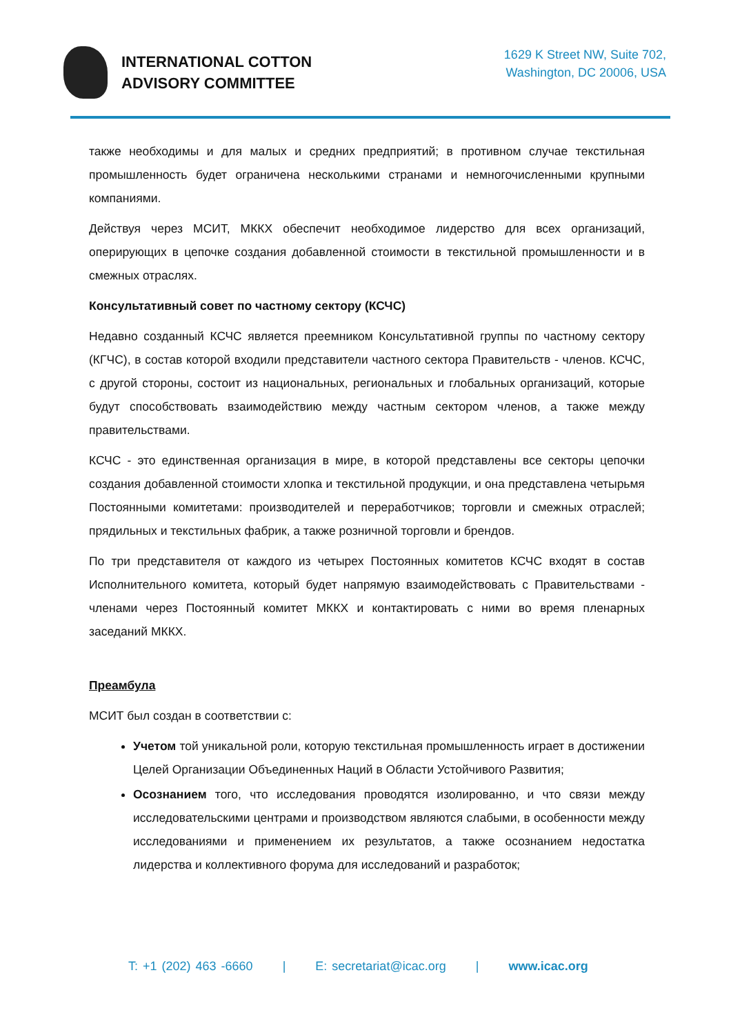INTERNATIONAL COTTON
ADVISORY COMMITTEE
1629 K Street NW, Suite 702,
Washington, DC 20006, USA
также необходимы и для малых и средних предприятий; в противном случае текстильная промышленность будет ограничена несколькими странами и немногочисленными крупными компаниями.
Действуя через МСИТ, МККХ обеспечит необходимое лидерство для всех организаций, оперирующих в цепочке создания добавленной стоимости в текстильной промышленности и в смежных отраслях.
Консультативный совет по частному сектору (КСЧС)
Недавно созданный КСЧС является преемником Консультативной группы по частному сектору (КГЧС), в состав которой входили представители частного сектора Правительств - членов. КСЧС, с другой стороны, состоит из национальных, региональных и глобальных организаций, которые будут способствовать взаимодействию между частным сектором членов, а также между правительствами.
КСЧС - это единственная организация в мире, в которой представлены все секторы цепочки создания добавленной стоимости хлопка и текстильной продукции, и она представлена четырьмя Постоянными комитетами: производителей и переработчиков; торговли и смежных отраслей; прядильных и текстильных фабрик, а также розничной торговли и брендов.
По три представителя от каждого из четырех Постоянных комитетов КСЧС входят в состав Исполнительного комитета, который будет напрямую взаимодействовать с Правительствами - членами через Постоянный комитет МККХ и контактировать с ними во время пленарных заседаний МККХ.
Преамбула
МСИТ был создан в соответствии с:
Учетом той уникальной роли, которую текстильная промышленность играет в достижении Целей Организации Объединенных Наций в Области Устойчивого Развития;
Осознанием того, что исследования проводятся изолированно, и что связи между исследовательскими центрами и производством являются слабыми, в особенности между исследованиями и применением их результатов, а также осознанием недостатка лидерства и коллективного форума для исследований и разработок;
T: +1 (202) 463 -6660 | E: secretariat@icac.org | www.icac.org